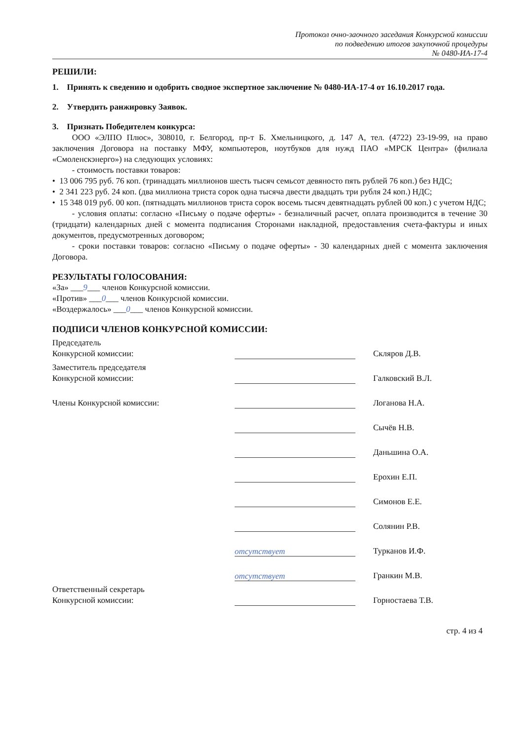Протокол очно-заочного заседания Конкурсной комиссии
по подведению итогов закупочной процедуры
№ 0480-ИА-17-4
РЕШИЛИ:
1. Принять к сведению и одобрить сводное экспертное заключение № 0480-ИА-17-4 от 16.10.2017 года.
2. Утвердить ранжировку Заявок.
3. Признать Победителем конкурса:
ООО «ЭЛПО Плюс», 308010, г. Белгород, пр-т Б. Хмельницкого, д. 147 А, тел. (4722) 23-19-99, на право заключения Договора на поставку МФУ, компьютеров, ноутбуков для нужд ПАО «МРСК Центра» (филиала «Смоленскэнерго») на следующих условиях:
- стоимость поставки товаров:
• 13 006 795 руб. 76 коп. (тринадцать миллионов шесть тысяч семьсот девяносто пять рублей 76 коп.) без НДС;
• 2 341 223 руб. 24 коп. (два миллиона триста сорок одна тысяча двести двадцать три рубля 24 коп.) НДС;
• 15 348 019 руб. 00 коп. (пятнадцать миллионов триста сорок восемь тысяч девятнадцать рублей 00 коп.) с учетом НДС;
- условия оплаты: согласно «Письму о подаче оферты» - безналичный расчет, оплата производится в течение 30 (тридцати) календарных дней с момента подписания Сторонами накладной, предоставления счета-фактуры и иных документов, предусмотренных договором;
- сроки поставки товаров: согласно «Письму о подаче оферты» - 30 календарных дней с момента заключения Договора.
РЕЗУЛЬТАТЫ ГОЛОСОВАНИЯ:
«За» ___9___ членов Конкурсной комиссии.
«Против» ___0___ членов Конкурсной комиссии.
«Воздержалось» ___0___ членов Конкурсной комиссии.
ПОДПИСИ ЧЛЕНОВ КОНКУРСНОЙ КОМИССИИ:
Председатель
Конкурсной комиссии:
Скляров Д.В.
Заместитель председателя
Конкурсной комиссии:
Галковский В.Л.
Члены Конкурсной комиссии:
Логанова Н.А.
Сычёв Н.В.
Даньшина О.А.
Ерохин Е.П.
Симонов Е.Е.
Солянин Р.В.
отсутствует
Турканов И.Ф.
отсутствует
Гранкин М.В.
Ответственный секретарь
Конкурсной комиссии:
Горностаева Т.В.
стр. 4 из 4